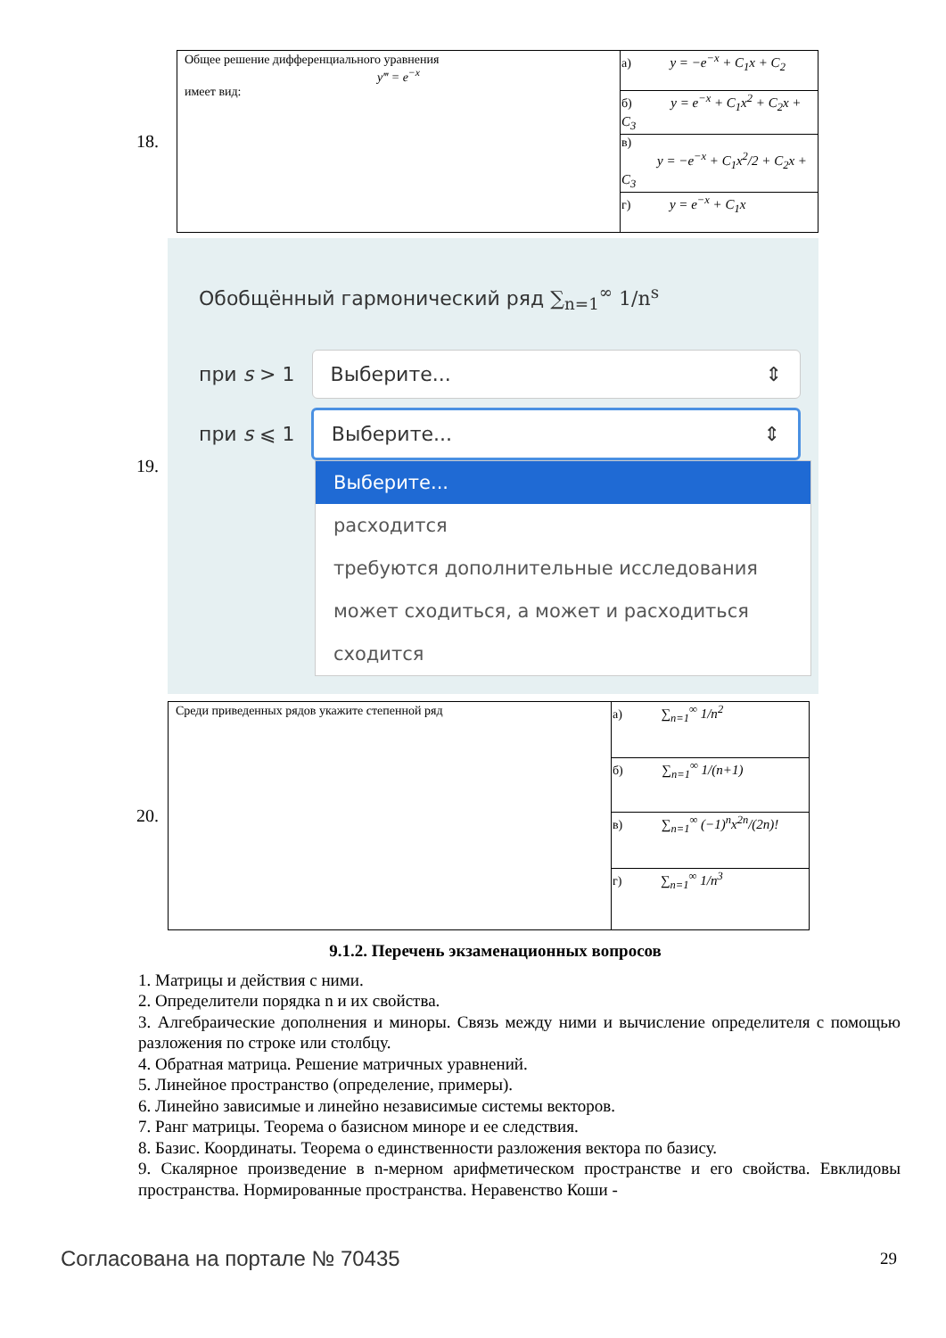18.
| Общее решение дифференциального уравнения y‴ = e<sup>−x</sup> имеет вид: | а) y = −e<sup>−x</sup> + C<sub>1</sub>x + C<sub>2</sub> |
| | б) y = e<sup>−x</sup> + C<sub>1</sub>x<sup>2</sup> + C<sub>2</sub>x + C<sub>3</sub> |
| | в) y = −e<sup>−x</sup> + C<sub>1</sub>x<sup>2</sup>/2 + C<sub>2</sub>x + C<sub>3</sub> |
| | г) y = e<sup>−x</sup> + C<sub>1</sub>x |
19.
Обобщённый гармонический ряд ∑<sub>n=1</sub><sup>∞</sup> 1/n<sup>s</sup>
при s > 1
Выберите... ⇕
при s ⩽ 1
Выберите... ⇕
Выберите...
расходится
требуются дополнительные исследования
может сходиться, а может и расходиться
сходится
20.
| Среди приведенных рядов укажите степенной ряд | а) ∑<sub>n=1</sub><sup>∞</sup> 1/n<sup>2</sup> |
| | б) ∑<sub>n=1</sub><sup>∞</sup> 1/(n+1) |
| | в) ∑<sub>n=1</sub><sup>∞</sup> (−1)<sup>n</sup>x<sup>2n</sup>/(2n)! |
| | г) ∑<sub>n=1</sub><sup>∞</sup> 1/n<sup>3</sup> |
9.1.2. Перечень экзаменационных вопросов
1. Матрицы и действия с ними.
2. Определители порядка n и их свойства.
3. Алгебраические дополнения и миноры. Связь между ними и вычисление определителя с помощью разложения по строке или столбцу.
4. Обратная матрица. Решение матричных уравнений.
5. Линейное пространство (определение, примеры).
6. Линейно зависимые и линейно независимые системы векторов.
7. Ранг матрицы. Теорема о базисном миноре и ее следствия.
8. Базис. Координаты. Теорема о единственности разложения вектора по базису.
9. Скалярное произведение в n-мерном арифметическом пространстве и его свойства. Евклидовы пространства. Нормированные пространства. Неравенство Коши -
Согласована на портале № 70435 29